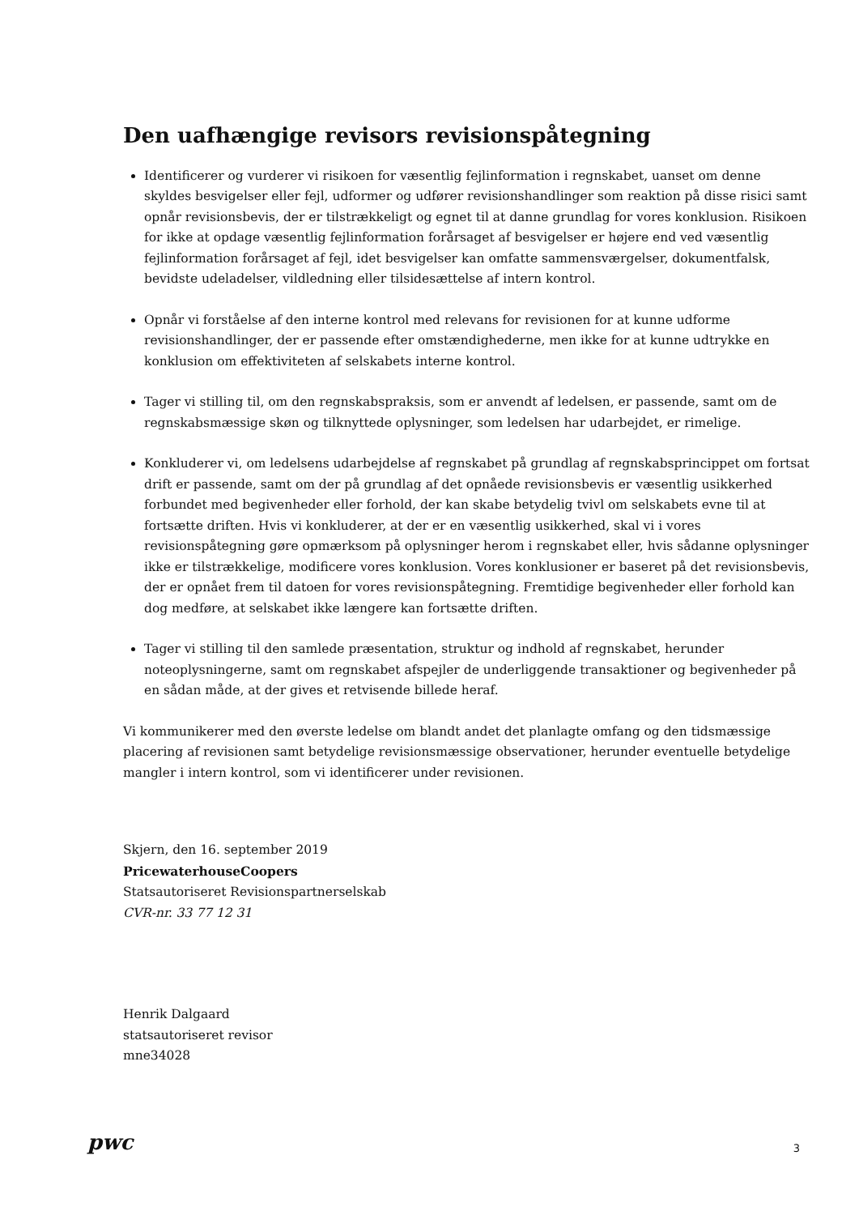Den uafhængige revisors revisionspåtegning
Identificerer og vurderer vi risikoen for væsentlig fejlinformation i regnskabet, uanset om denne skyldes besvigelser eller fejl, udformer og udfører revisionshandlinger som reaktion på disse risici samt opnår revisionsbevis, der er tilstrækkeligt og egnet til at danne grundlag for vores konklusion. Risikoen for ikke at opdage væsentlig fejlinformation forårsaget af besvigelser er højere end ved væsentlig fejlinformation forårsaget af fejl, idet besvigelser kan omfatte sammensværgelser, dokumentfalsk, bevidste udeladelser, vildledning eller tilsidesættelse af intern kontrol.
Opnår vi forståelse af den interne kontrol med relevans for revisionen for at kunne udforme revisionshandlinger, der er passende efter omstændighederne, men ikke for at kunne udtrykke en konklusion om effektiviteten af selskabets interne kontrol.
Tager vi stilling til, om den regnskabspraksis, som er anvendt af ledelsen, er passende, samt om de regnskabsmæssige skøn og tilknyttede oplysninger, som ledelsen har udarbejdet, er rimelige.
Konkluderer vi, om ledelsens udarbejdelse af regnskabet på grundlag af regnskabsprincippet om fortsat drift er passende, samt om der på grundlag af det opnåede revisionsbevis er væsentlig usikkerhed forbundet med begivenheder eller forhold, der kan skabe betydelig tvivl om selskabets evne til at fortsætte driften. Hvis vi konkluderer, at der er en væsentlig usikkerhed, skal vi i vores revisionspåtegning gøre opmærksom på oplysninger herom i regnskabet eller, hvis sådanne oplysninger ikke er tilstrækkelige, modificere vores konklusion. Vores konklusioner er baseret på det revisionsbevis, der er opnået frem til datoen for vores revisionspåtegning. Fremtidige begivenheder eller forhold kan dog medføre, at selskabet ikke længere kan fortsætte driften.
Tager vi stilling til den samlede præsentation, struktur og indhold af regnskabet, herunder noteoplysningerne, samt om regnskabet afspejler de underliggende transaktioner og begivenheder på en sådan måde, at der gives et retvisende billede heraf.
Vi kommunikerer med den øverste ledelse om blandt andet det planlagte omfang og den tidsmæssige placering af revisionen samt betydelige revisionsmæssige observationer, herunder eventuelle betydelige mangler i intern kontrol, som vi identificerer under revisionen.
Skjern, den 16. september 2019
PricewaterhouseCoopers
Statsautoriseret Revisionspartnerselskab
CVR-nr. 33 77 12 31
Henrik Dalgaard
statsautoriseret revisor
mne34028
pwc 3